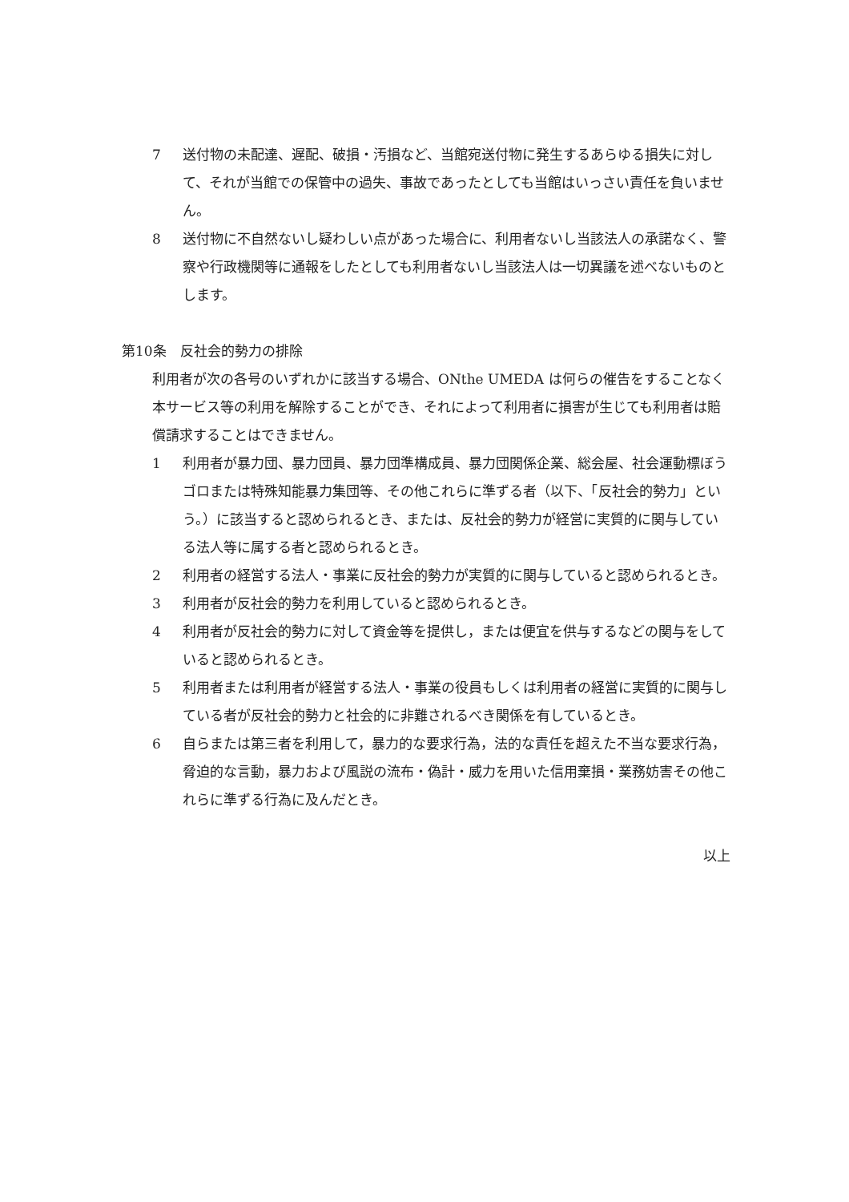7 送付物の未配達、遅配、破損・汚損など、当館宛送付物に発生するあらゆる損失に対して、それが当館での保管中の過失、事故であったとしても当館はいっさい責任を負いません。
8 送付物に不自然ないし疑わしい点があった場合に、利用者ないし当該法人の承諾なく、警察や行政機関等に通報をしたとしても利用者ないし当該法人は一切異議を述べないものとします。
第10条　反社会的勢力の排除
利用者が次の各号のいずれかに該当する場合、ONthe UMEDA は何らの催告をすることなく本サービス等の利用を解除することができ、それによって利用者に損害が生じても利用者は賠償請求することはできません。
1 利用者が暴力団、暴力団員、暴力団準構成員、暴力団関係企業、総会屋、社会運動標ぼうゴロまたは特殊知能暴力集団等、その他これらに準ずる者（以下、「反社会的勢力」という。）に該当すると認められるとき、または、反社会的勢力が経営に実質的に関与している法人等に属する者と認められるとき。
2 利用者の経営する法人・事業に反社会的勢力が実質的に関与していると認められるとき。
3 利用者が反社会的勢力を利用していると認められるとき。
4 利用者が反社会的勢力に対して資金等を提供し，または便宜を供与するなどの関与をしていると認められるとき。
5 利用者または利用者が経営する法人・事業の役員もしくは利用者の経営に実質的に関与している者が反社会的勢力と社会的に非難されるべき関係を有しているとき。
6 自らまたは第三者を利用して，暴力的な要求行為，法的な責任を超えた不当な要求行為，脅迫的な言動，暴力および風説の流布・偽計・威力を用いた信用棄損・業務妨害その他これらに準ずる行為に及んだとき。
以上